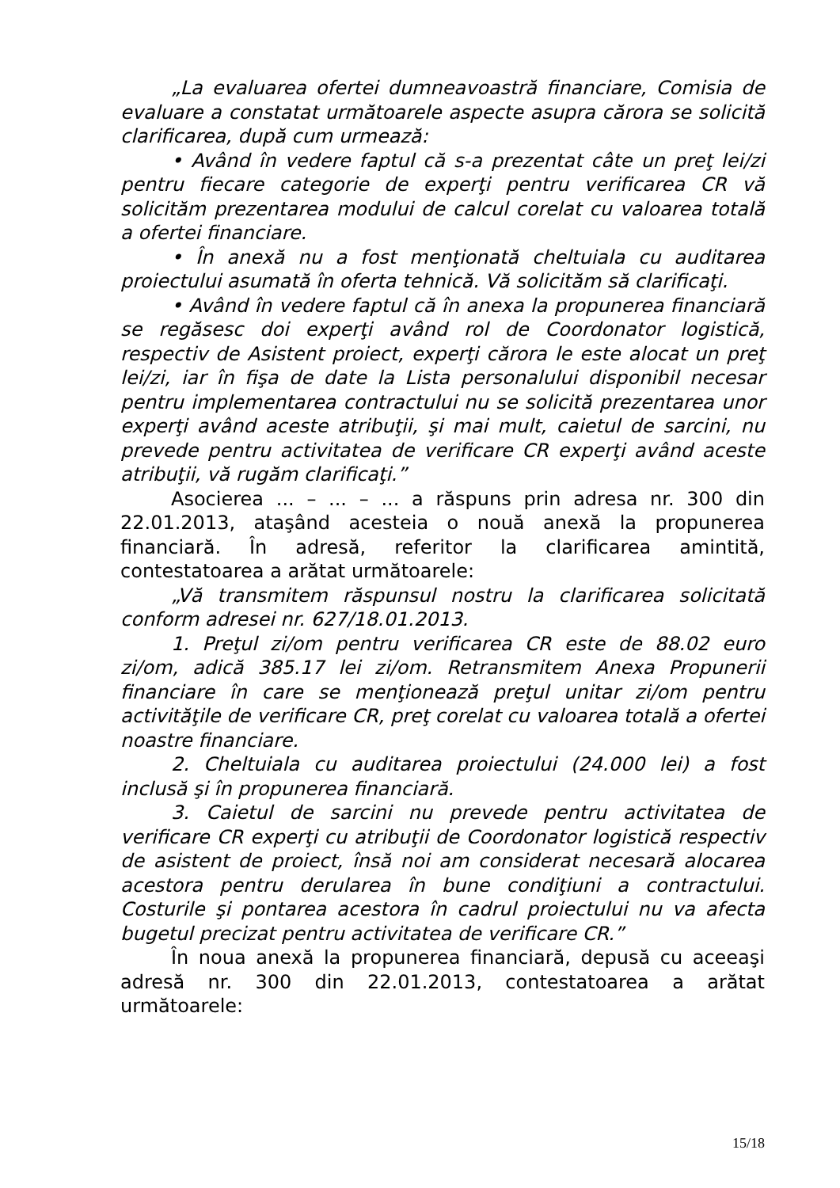„La evaluarea ofertei dumneavoastră financiare, Comisia de evaluare a constatat următoarele aspecte asupra cărora se solicită clarificarea, după cum urmează:
• Având în vedere faptul că s-a prezentat câte un preţ lei/zi pentru fiecare categorie de experţi pentru verificarea CR vă solicităm prezentarea modului de calcul corelat cu valoarea totală a ofertei financiare.
• În anexă nu a fost menţionată cheltuiala cu auditarea proiectului asumată în oferta tehnică. Vă solicităm să clarificaţi.
• Având în vedere faptul că în anexa la propunerea financiară se regăsesc doi experţi având rol de Coordonator logistică, respectiv de Asistent proiect, experţi cărora le este alocat un preţ lei/zi, iar în fişa de date la Lista personalului disponibil necesar pentru implementarea contractului nu se solicită prezentarea unor experţi având aceste atribuţii, şi mai mult, caietul de sarcini, nu prevede pentru activitatea de verificare CR experţi având aceste atribuţii, vă rugăm clarificaţi.”
Asocierea ... – ... – ... a răspuns prin adresa nr. 300 din 22.01.2013, ataşând acesteia o nouă anexă la propunerea financiară. În adresă, referitor la clarificarea amintită, contestatoarea a arătat următoarele:
„Vă transmitem răspunsul nostru la clarificarea solicitată conform adresei nr. 627/18.01.2013.
1. Preţul zi/om pentru verificarea CR este de 88.02 euro zi/om, adică 385.17 lei zi/om. Retransmitem Anexa Propunerii financiare în care se menţionează preţul unitar zi/om pentru activităţile de verificare CR, preţ corelat cu valoarea totală a ofertei noastre financiare.
2. Cheltuiala cu auditarea proiectului (24.000 lei) a fost inclusă şi în propunerea financiară.
3. Caietul de sarcini nu prevede pentru activitatea de verificare CR experţi cu atribuţii de Coordonator logistică respectiv de asistent de proiect, însă noi am considerat necesară alocarea acestora pentru derularea în bune condiţiuni a contractului. Costurile şi pontarea acestora în cadrul proiectului nu va afecta bugetul precizat pentru activitatea de verificare CR.”
În noua anexă la propunerea financiară, depusă cu aceeaşi adresă nr. 300 din 22.01.2013, contestatoarea a arătat următoarele:
15/18